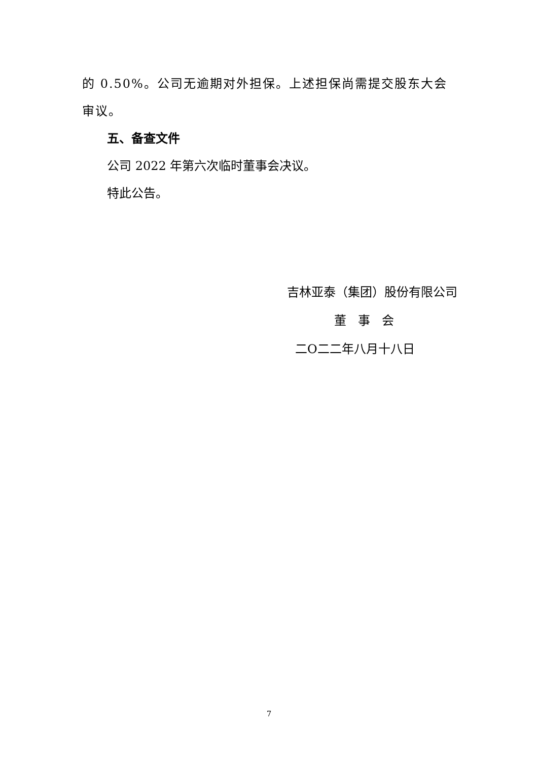的 0.50%。公司无逾期对外担保。上述担保尚需提交股东大会审议。
五、备查文件
公司 2022 年第六次临时董事会决议。
特此公告。
吉林亚泰（集团）股份有限公司
董 事 会
二O二二年八月十八日
7